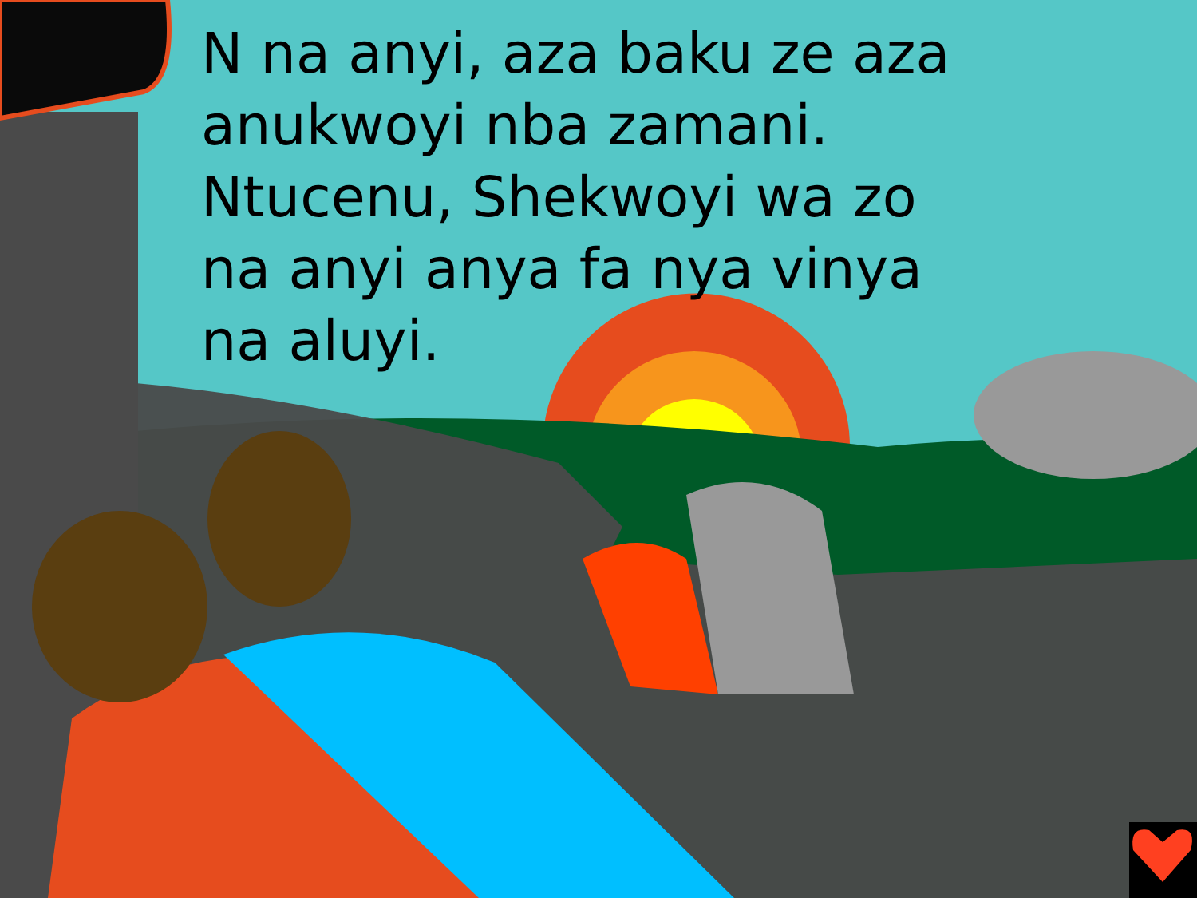N na anyi, aza baku ze aza anukwoyi nba zamani. Ntucenu, Shekwoyi wa zo na anyi anya fa nya vinya na aluyi.